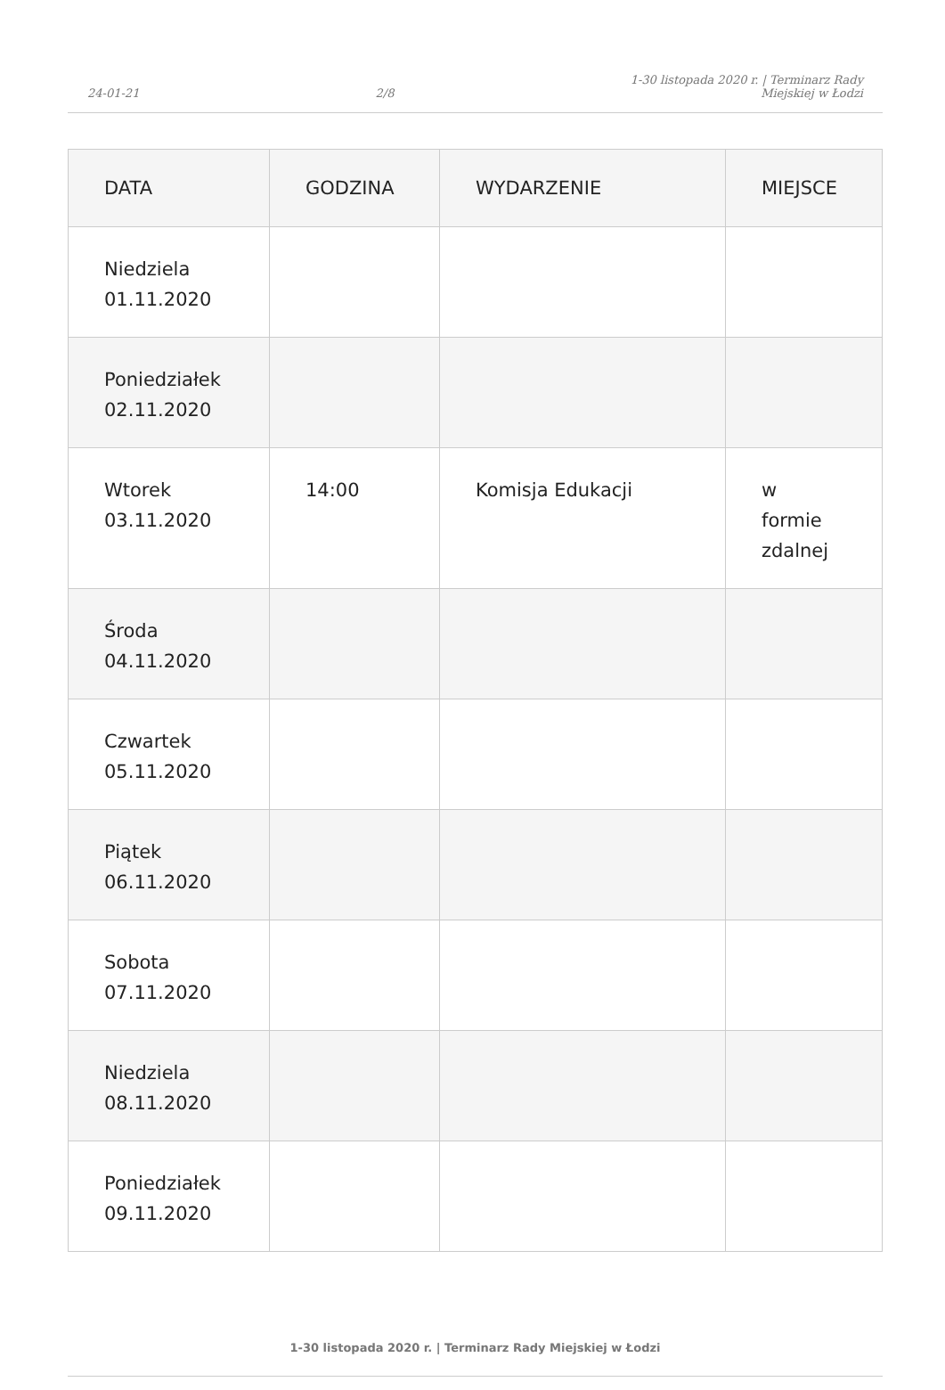24-01-21 2/8 1-30 listopada 2020 r. | Terminarz Rady
Miejskiej w Łodzi
| DATA | GODZINA | WYDARZENIE | MIEJSCE |
| --- | --- | --- | --- |
| Niedziela 01.11.2020 | | | |
| Poniedziałek 02.11.2020 | | | |
| Wtorek 03.11.2020 | 14:00 | Komisja Edukacji | w formie zdalnej |
| Środa 04.11.2020 | | | |
| Czwartek 05.11.2020 | | | |
| Piątek 06.11.2020 | | | |
| Sobota 07.11.2020 | | | |
| Niedziela 08.11.2020 | | | |
| Poniedziałek 09.11.2020 | | | |
1-30 listopada 2020 r. | Terminarz Rady Miejskiej w Łodzi